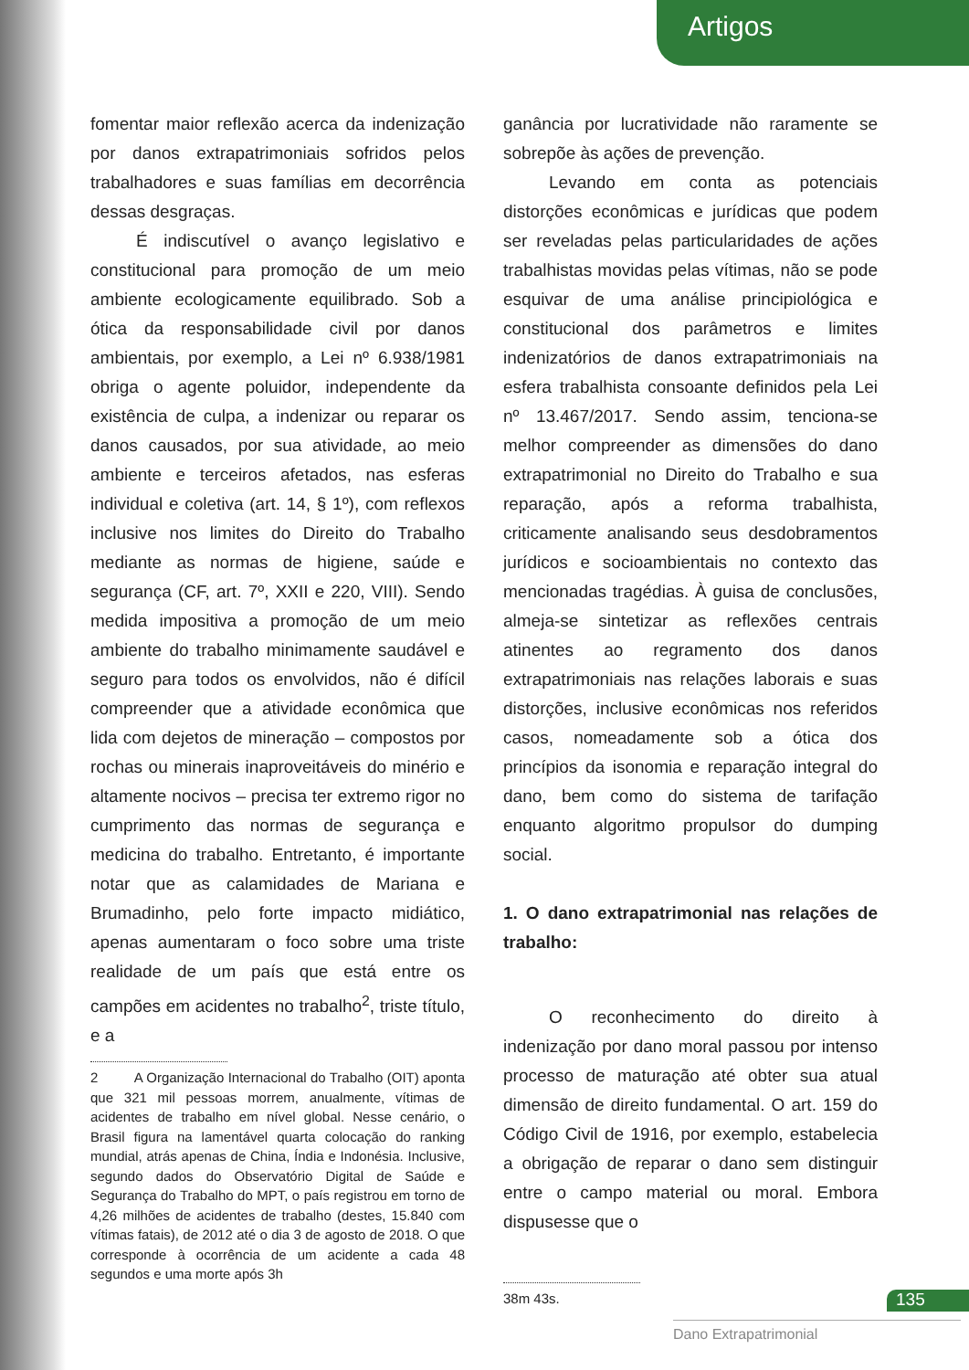Artigos
fomentar maior reflexão acerca da indenização por danos extrapatrimoniais sofridos pelos trabalhadores e suas famílias em decorrência dessas desgraças.
É indiscutível o avanço legislativo e constitucional para promoção de um meio ambiente ecologicamente equilibrado. Sob a ótica da responsabilidade civil por danos ambientais, por exemplo, a Lei nº 6.938/1981 obriga o agente poluidor, independente da existência de culpa, a indenizar ou reparar os danos causados, por sua atividade, ao meio ambiente e terceiros afetados, nas esferas individual e coletiva (art. 14, § 1º), com reflexos inclusive nos limites do Direito do Trabalho mediante as normas de higiene, saúde e segurança (CF, art. 7º, XXII e 220, VIII). Sendo medida impositiva a promoção de um meio ambiente do trabalho minimamente saudável e seguro para todos os envolvidos, não é difícil compreender que a atividade econômica que lida com dejetos de mineração – compostos por rochas ou minerais inaproveitáveis do minério e altamente nocivos – precisa ter extremo rigor no cumprimento das normas de segurança e medicina do trabalho. Entretanto, é importante notar que as calamidades de Mariana e Brumadinho, pelo forte impacto midiático, apenas aumentaram o foco sobre uma triste realidade de um país que está entre os campões em acidentes no trabalho<sup>2</sup>, triste título, e a
2 A Organização Internacional do Trabalho (OIT) aponta que 321 mil pessoas morrem, anualmente, vítimas de acidentes de trabalho em nível global. Nesse cenário, o Brasil figura na lamentável quarta colocação do ranking mundial, atrás apenas de China, Índia e Indonésia. Inclusive, segundo dados do Observatório Digital de Saúde e Segurança do Trabalho do MPT, o país registrou em torno de 4,26 milhões de acidentes de trabalho (destes, 15.840 com vítimas fatais), de 2012 até o dia 3 de agosto de 2018. O que corresponde à ocorrência de um acidente a cada 48 segundos e uma morte após 3h
ganância por lucratividade não raramente se sobrepõe às ações de prevenção.
Levando em conta as potenciais distorções econômicas e jurídicas que podem ser reveladas pelas particularidades de ações trabalhistas movidas pelas vítimas, não se pode esquivar de uma análise principiológica e constitucional dos parâmetros e limites indenizatórios de danos extrapatrimoniais na esfera trabalhista consoante definidos pela Lei nº 13.467/2017. Sendo assim, tenciona-se melhor compreender as dimensões do dano extrapatrimonial no Direito do Trabalho e sua reparação, após a reforma trabalhista, criticamente analisando seus desdobramentos jurídicos e socioambientais no contexto das mencionadas tragédias. À guisa de conclusões, almeja-se sintetizar as reflexões centrais atinentes ao regramento dos danos extrapatrimoniais nas relações laborais e suas distorções, inclusive econômicas nos referidos casos, nomeadamente sob a ótica dos princípios da isonomia e reparação integral do dano, bem como do sistema de tarifação enquanto algoritmo propulsor do dumping social.
1. O dano extrapatrimonial nas relações de trabalho:
O reconhecimento do direito à indenização por dano moral passou por intenso processo de maturação até obter sua atual dimensão de direito fundamental. O art. 159 do Código Civil de 1916, por exemplo, estabelecia a obrigação de reparar o dano sem distinguir entre o campo material ou moral. Embora dispusesse que o
38m 43s.
135
Dano Extrapatrimonial